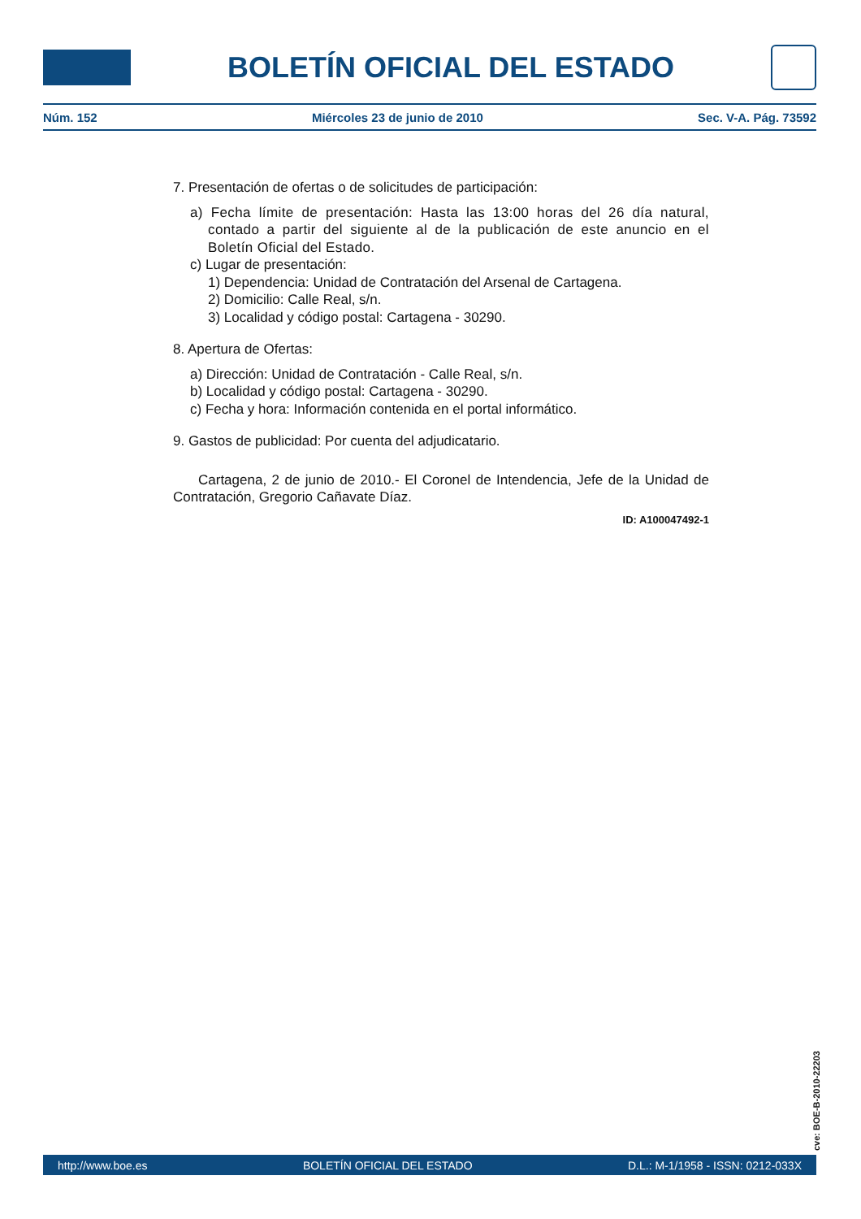BOLETÍN OFICIAL DEL ESTADO
Núm. 152 Miércoles 23 de junio de 2010 Sec. V-A. Pág. 73592
7. Presentación de ofertas o de solicitudes de participación:
a) Fecha límite de presentación: Hasta las 13:00 horas del 26 día natural, contado a partir del siguiente al de la publicación de este anuncio en el Boletín Oficial del Estado.
c) Lugar de presentación:
1) Dependencia: Unidad de Contratación del Arsenal de Cartagena.
2) Domicilio: Calle Real, s/n.
3) Localidad y código postal: Cartagena - 30290.
8. Apertura de Ofertas:
a) Dirección: Unidad de Contratación - Calle Real, s/n.
b) Localidad y código postal: Cartagena - 30290.
c) Fecha y hora: Información contenida en el portal informático.
9. Gastos de publicidad: Por cuenta del adjudicatario.
Cartagena, 2 de junio de 2010.- El Coronel de Intendencia, Jefe de la Unidad de Contratación, Gregorio Cañavate Díaz.
ID: A100047492-1
cve: BOE-B-2010-22203
http://www.boe.es BOLETÍN OFICIAL DEL ESTADO D.L.: M-1/1958 - ISSN: 0212-033X